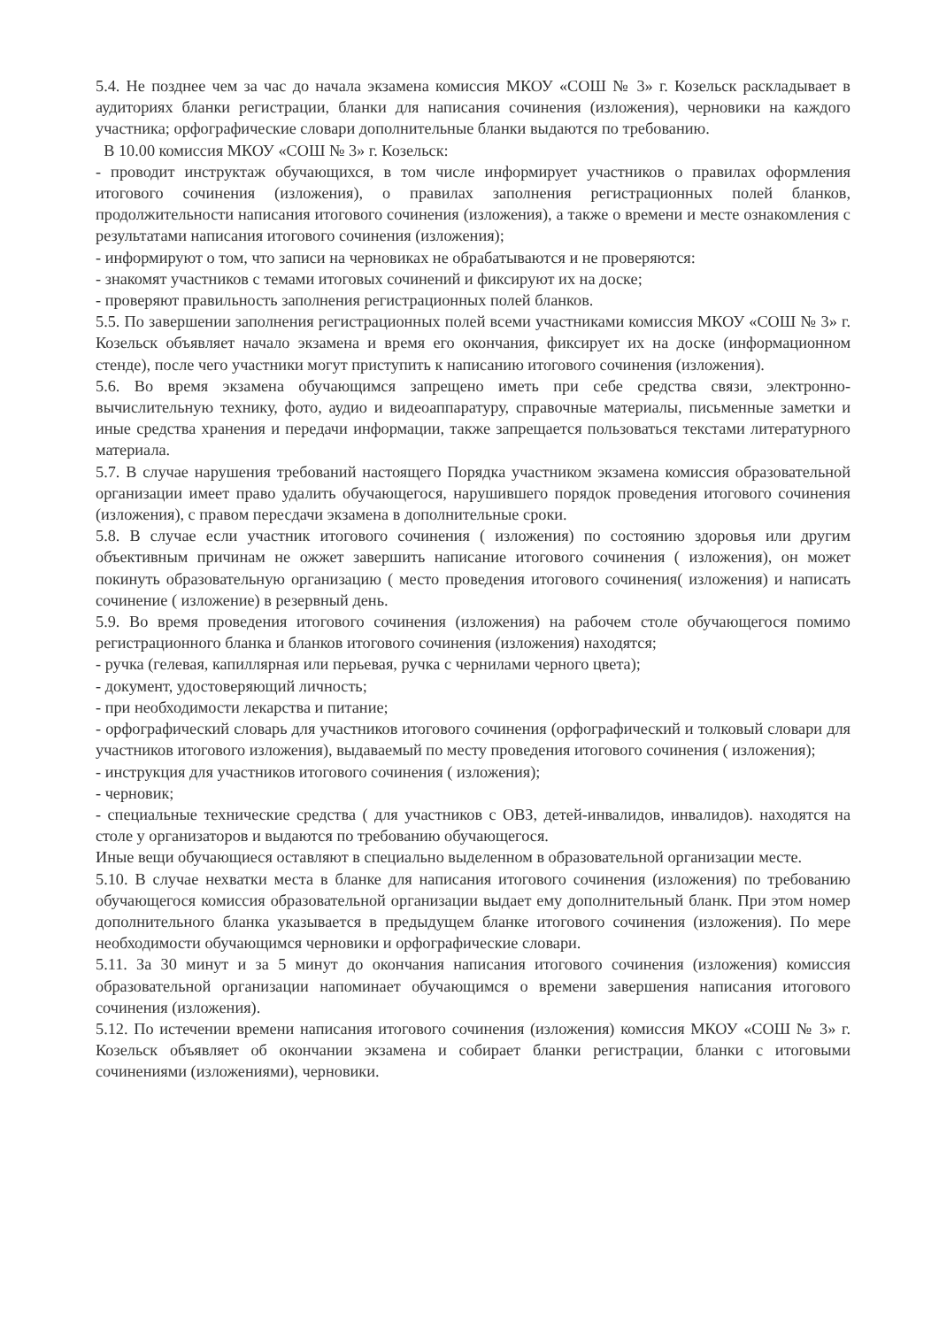5.4. Не позднее чем за час до начала экзамена комиссия МКОУ «СОШ № 3» г. Козельск раскладывает в аудиториях бланки регистрации, бланки для написания сочинения (изложения), черновики на каждого участника; орфографические словари дополнительные бланки выдаются по требованию.
В 10.00 комиссия МКОУ «СОШ № 3» г. Козельск:
- проводит инструктаж обучающихся, в том числе информирует участников о правилах оформления итогового сочинения (изложения), о правилах заполнения регистрационных полей бланков, продолжительности написания итогового сочинения (изложения), а также о времени и месте ознакомления с результатами написания итогового сочинения (изложения);
- информируют о том, что записи на черновиках не обрабатываются и не проверяются:
- знакомят участников с темами итоговых сочинений и фиксируют их на доске;
- проверяют правильность заполнения регистрационных полей бланков.
5.5. По завершении заполнения регистрационных полей всеми участниками комиссия МКОУ «СОШ № 3» г. Козельск объявляет начало экзамена и время его окончания, фиксирует их на доске (информационном стенде), после чего участники могут приступить к написанию итогового сочинения (изложения).
5.6. Во время экзамена обучающимся запрещено иметь при себе средства связи, электронно-вычислительную технику, фото, аудио и видеоаппаратуру, справочные материалы, письменные заметки и иные средства хранения и передачи информации, также запрещается пользоваться текстами литературного материала.
5.7. В случае нарушения требований настоящего Порядка участником экзамена комиссия образовательной организации имеет право удалить обучающегося, нарушившего порядок проведения итогового сочинения (изложения), с правом пересдачи экзамена в дополнительные сроки.
5.8. В случае если участник итогового сочинения ( изложения) по состоянию здоровья или другим объективным причинам не ожжет завершить написание итогового сочинения ( изложения), он может покинуть образовательную организацию ( место проведения итогового сочинения( изложения) и написать сочинение ( изложение) в резервный день.
5.9. Во время проведения итогового сочинения (изложения) на рабочем столе обучающегося помимо регистрационного бланка и бланков итогового сочинения (изложения) находятся;
- ручка (гелевая, капиллярная или перьевая, ручка с чернилами черного цвета);
- документ, удостоверяющий личность;
- при необходимости лекарства и питание;
- орфографический словарь для участников итогового сочинения (орфографический и толковый словари для участников итогового изложения), выдаваемый по месту проведения итогового сочинения ( изложения);
- инструкция для участников итогового сочинения ( изложения);
- черновик;
- специальные технические средства ( для участников с ОВЗ, детей-инвалидов, инвалидов). находятся на столе у организаторов и выдаются по требованию обучающегося.
Иные вещи обучающиеся оставляют в специально выделенном в образовательной организации месте.
5.10. В случае нехватки места в бланке для написания итогового сочинения (изложения) по требованию обучающегося комиссия образовательной организации выдает ему дополнительный бланк. При этом номер дополнительного бланка указывается в предыдущем бланке итогового сочинения (изложения). По мере необходимости обучающимся черновики и орфографические словари.
5.11. За 30 минут и за 5 минут до окончания написания итогового сочинения (изложения) комиссия образовательной организации напоминает обучающимся о времени завершения написания итогового сочинения (изложения).
5.12. По истечении времени написания итогового сочинения (изложения) комиссия МКОУ «СОШ № 3» г. Козельск объявляет об окончании экзамена и собирает бланки регистрации, бланки с итоговыми сочинениями (изложениями), черновики.